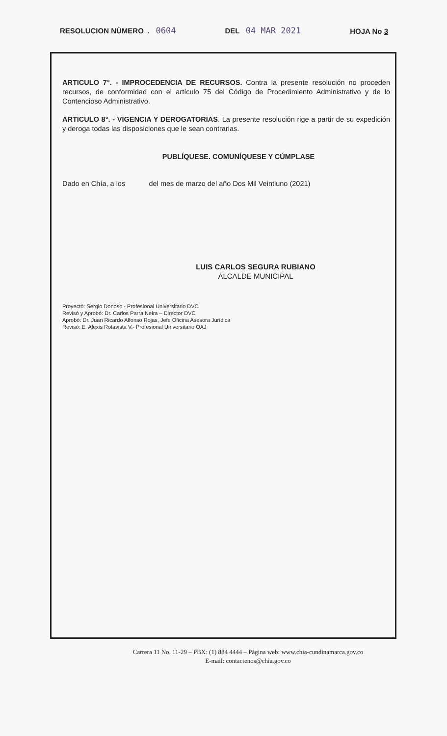RESOLUCION NÙMERO . 0604 DEL 04 MAR 2021 HOJA No 3
ARTICULO 7°. - IMPROCEDENCIA DE RECURSOS. Contra la presente resolución no proceden recursos, de conformidad con el artículo 75 del Código de Procedimiento Administrativo y de lo Contencioso Administrativo.
ARTICULO 8°. - VIGENCIA Y DEROGATORIAS. La presente resolución rige a partir de su expedición y deroga todas las disposiciones que le sean contrarias.
PUBLÍQUESE. COMUNÍQUESE Y CÚMPLASE
Dado en Chía, a los del mes de marzo del año Dos Mil Veintiuno (2021)
LUIS CARLOS SEGURA RUBIANO
ALCALDE MUNICIPAL
Proyectó: Sergio Donoso - Profesional Universitario DVC
Revisó y Aprobó: Dr. Carlos Parra Neira – Director DVC
Aprobó: Dr. Juan Ricardo Alfonso Rojas, Jefe Oficina Asesora Jurídica
Revisó: E. Alexis Rotavista V.- Profesional Universitario OAJ
Carrera 11 No. 11-29 – PBX: (1) 884 4444 – Página web: www.chia-cundinamarca.gov.co
E-mail: contactenos@chia.gov.co